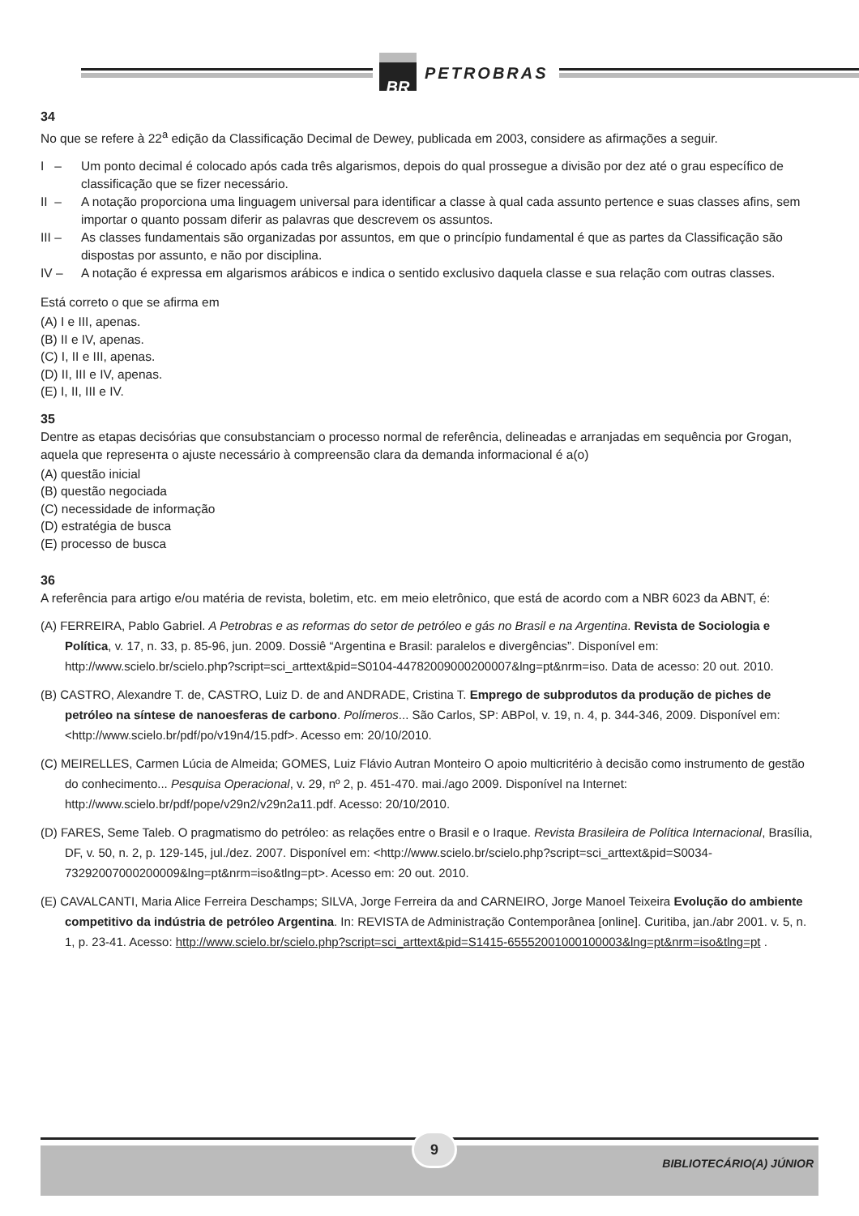BR
PETROBRAS
34
No que se refere à 22<sup>a</sup> edição da Classificação Decimal de Dewey, publicada em 2003, considere as afirmações a seguir.
I – Um ponto decimal é colocado após cada três algarismos, depois do qual prossegue a divisão por dez até o grau específico de classificação que se fizer necessário.
II – A notação proporciona uma linguagem universal para identificar a classe à qual cada assunto pertence e suas classes afins, sem importar o quanto possam diferir as palavras que descrevem os assuntos.
III – As classes fundamentais são organizadas por assuntos, em que o princípio fundamental é que as partes da Classificação são dispostas por assunto, e não por disciplina.
IV – A notação é expressa em algarismos arábicos e indica o sentido exclusivo daquela classe e sua relação com outras classes.
Está correto o que se afirma em
(A) I e III, apenas.
(B) II e IV, apenas.
(C) I, II e III, apenas.
(D) II, III e IV, apenas.
(E) I, II, III e IV.
35
Dentre as etapas decisórias que consubstanciam o processo normal de referência, delineadas e arranjadas em sequência por Grogan, aquela que represента o ajuste necessário à compreensão clara da demanda informacional é a(o)
(A) questão inicial
(B) questão negociada
(C) necessidade de informação
(D) estratégia de busca
(E) processo de busca
36
A referência para artigo e/ou matéria de revista, boletim, etc. em meio eletrônico, que está de acordo com a NBR 6023 da ABNT, é:
(A) FERREIRA, Pablo Gabriel. A Petrobras e as reformas do setor de petróleo e gás no Brasil e na Argentina. Revista de Sociologia e Política, v. 17, n. 33, p. 85-96, jun. 2009. Dossiê “Argentina e Brasil: paralelos e divergências”. Disponível em: http://www.scielo.br/scielo.php?script=sci_arttext&pid=S0104-44782009000200007&lng=pt&nrm=iso. Data de acesso: 20 out. 2010.
(B) CASTRO, Alexandre T. de, CASTRO, Luiz D. de and ANDRADE, Cristina T. Emprego de subprodutos da produção de piches de petróleo na síntese de nanoesferas de carbono. Polímeros... São Carlos, SP: ABPol, v. 19, n. 4, p. 344-346, 2009. Disponível em: <http://www.scielo.br/pdf/po/v19n4/15.pdf>. Acesso em: 20/10/2010.
(C) MEIRELLES, Carmen Lúcia de Almeida; GOMES, Luiz Flávio Autran Monteiro O apoio multicritério à decisão como instrumento de gestão do conhecimento... Pesquisa Operacional, v. 29, nº 2, p. 451-470. mai./ago 2009. Disponível na Internet: http://www.scielo.br/pdf/pope/v29n2/v29n2a11.pdf. Acesso: 20/10/2010.
(D) FARES, Seme Taleb. O pragmatismo do petróleo: as relações entre o Brasil e o Iraque. Revista Brasileira de Política Internacional, Brasília, DF, v. 50, n. 2, p. 129-145, jul./dez. 2007. Disponível em: <http://www.scielo.br/scielo.php?script=sci_arttext&pid=S0034-73292007000200009&lng=pt&nrm=iso&tlng=pt>. Acesso em: 20 out. 2010.
(E) CAVALCANTI, Maria Alice Ferreira Deschamps; SILVA, Jorge Ferreira da and CARNEIRO, Jorge Manoel Teixeira Evolução do ambiente competitivo da indústria de petróleo Argentina. In: REVISTA de Administração Contemporânea [online]. Curitiba, jan./abr 2001. v. 5, n. 1, p. 23-41. Acesso: http://www.scielo.br/scielo.php?script=sci_arttext&pid=S1415-65552001000100003&lng=pt&nrm=iso&tlng=pt .
9
BIBLIOTECÁRIO(A) JÚNIOR